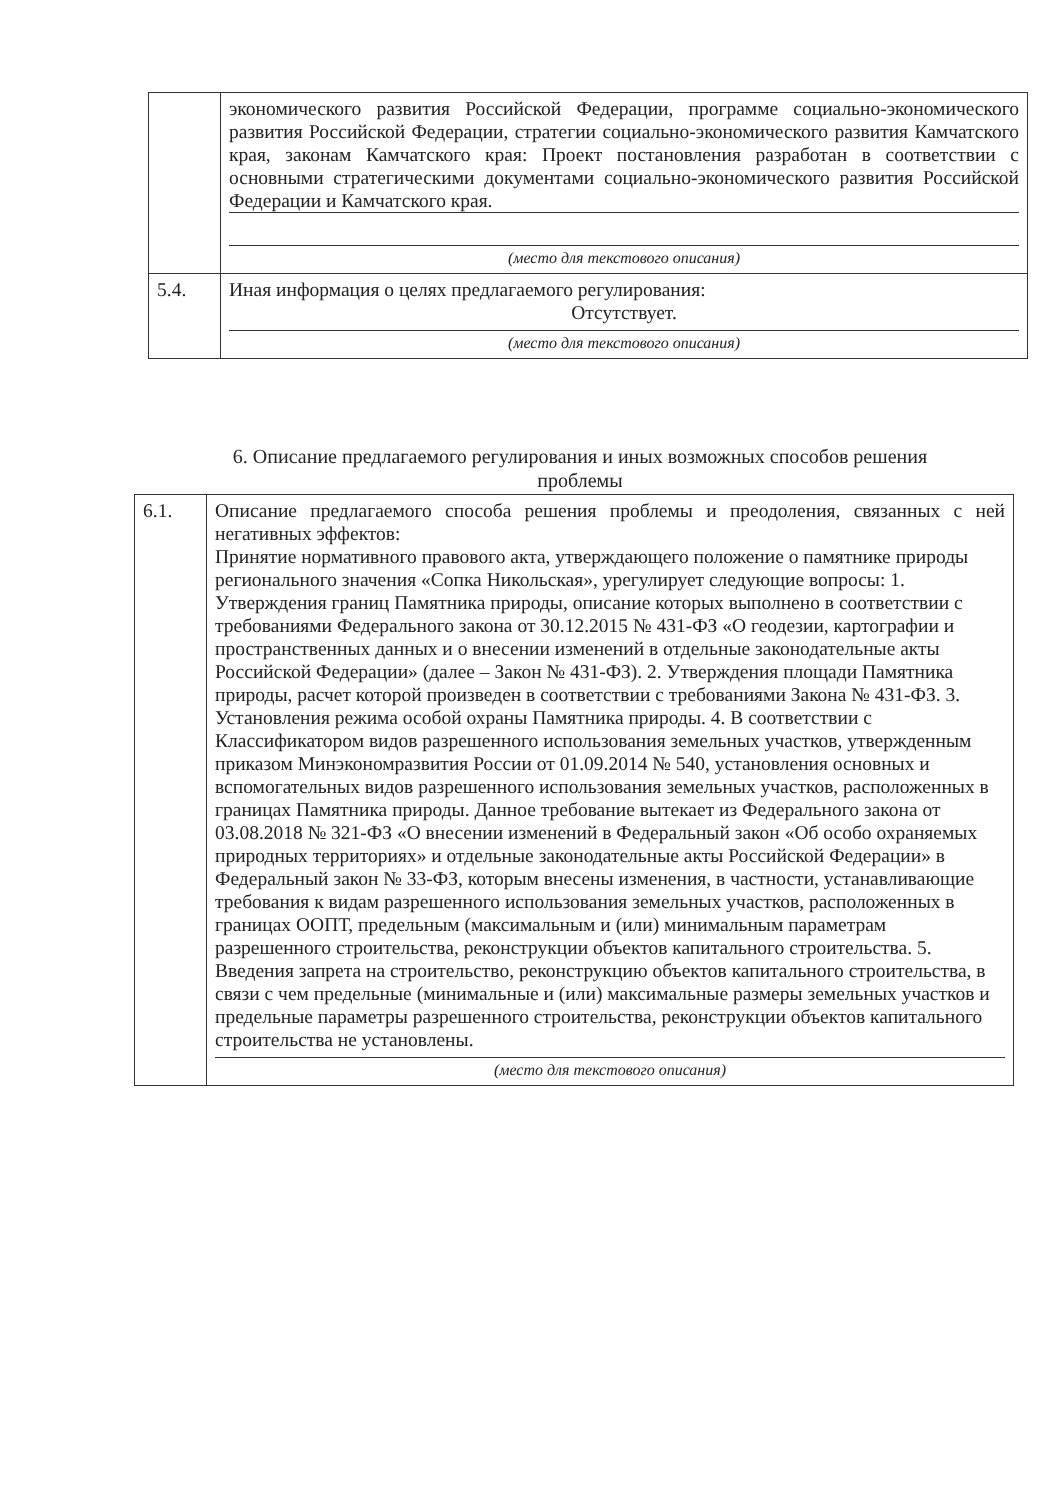| | экономического развития Российской Федерации, программе социально-экономического развития Российской Федерации, стратегии социально-экономического развития Камчатского края, законам Камчатского края: Проект постановления разработан в соответствии с основными стратегическими документами социально-экономического развития Российской Федерации и Камчатского края. (место для текстового описания) |
| 5.4. | Иная информация о целях предлагаемого регулирования: Отсутствует. (место для текстового описания) |
6. Описание предлагаемого регулирования и иных возможных способов решения проблемы
| 6.1. | Описание предлагаемого способа решения проблемы и преодоления, связанных с ней негативных эффектов: Принятие нормативного правового акта, утверждающего положение о памятнике природы регионального значения «Сопка Никольская», урегулирует следующие вопросы: 1. Утверждения границ Памятника природы, описание которых выполнено в соответствии с требованиями Федерального закона от 30.12.2015 № 431-ФЗ «О геодезии, картографии и пространственных данных и о внесении изменений в отдельные законодательные акты Российской Федерации» (далее – Закон № 431-ФЗ). 2. Утверждения площади Памятника природы, расчет которой произведен в соответствии с требованиями Закона № 431-ФЗ. 3. Установления режима особой охраны Памятника природы. 4. В соответствии с Классификатором видов разрешенного использования земельных участков, утвержденным приказом Минэкономразвития России от 01.09.2014 № 540, установления основных и вспомогательных видов разрешенного использования земельных участков, расположенных в границах Памятника природы. Данное требование вытекает из Федерального закона от 03.08.2018 № 321-ФЗ «О внесении изменений в Федеральный закон «Об особо охраняемых природных территориях» и отдельные законодательные акты Российской Федерации» в Федеральный закон № 33-ФЗ, которым внесены изменения, в частности, устанавливающие требования к видам разрешенного использования земельных участков, расположенных в границах ООПТ, предельным (максимальным и (или) минимальным параметрам разрешенного строительства, реконструкции объектов капитального строительства. 5. Введения запрета на строительство, реконструкцию объектов капитального строительства, в связи с чем предельные (минимальные и (или) максимальные размеры земельных участков и предельные параметры разрешенного строительства, реконструкции объектов капитального строительства не установлены. (место для текстового описания) |